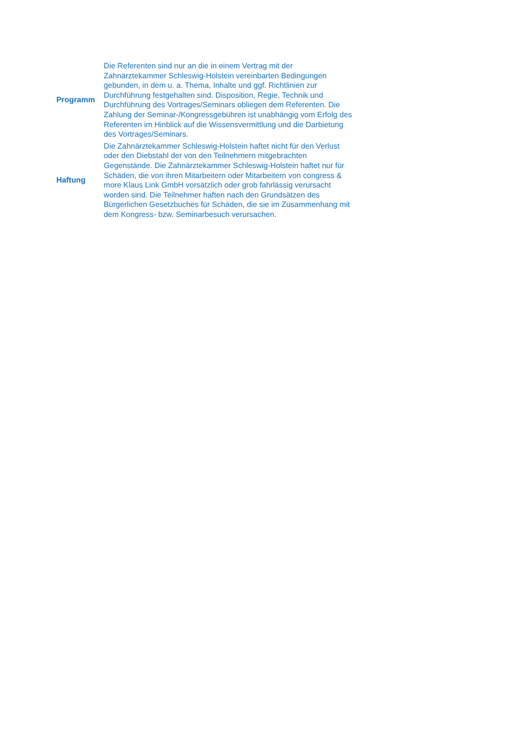| Programm | Die Referenten sind nur an die in einem Vertrag mit der Zahnärztekammer Schleswig-Holstein vereinbarten Bedingungen gebunden, in dem u. a. Thema, Inhalte und ggf. Richtlinien zur Durchführung festgehalten sind. Disposition, Regie, Technik und Durchführung des Vortrages/Seminars obliegen dem Referenten. Die Zahlung der Seminar-/Kongressgebühren ist unabhängig vom Erfolg des Referenten im Hinblick auf die Wissensvermittlung und die Darbietung des Vortrages/Seminars. |
| Haftung | Die Zahnärztekammer Schleswig-Holstein haftet nicht für den Verlust oder den Diebstahl der von den Teilnehmern mitgebrachten Gegenstände. Die Zahnärztekammer Schleswig-Holstein haftet nur für Schäden, die von ihren Mitarbeitern oder Mitarbeitern von congress & more Klaus Link GmbH vorsätzlich oder grob fahrlässig verursacht worden sind. Die Teilnehmer haften nach den Grundsätzen des Bürgerlichen Gesetzbuches für Schäden, die sie im Zusammenhang mit dem Kongress- bzw. Seminarbesuch verursachen. |